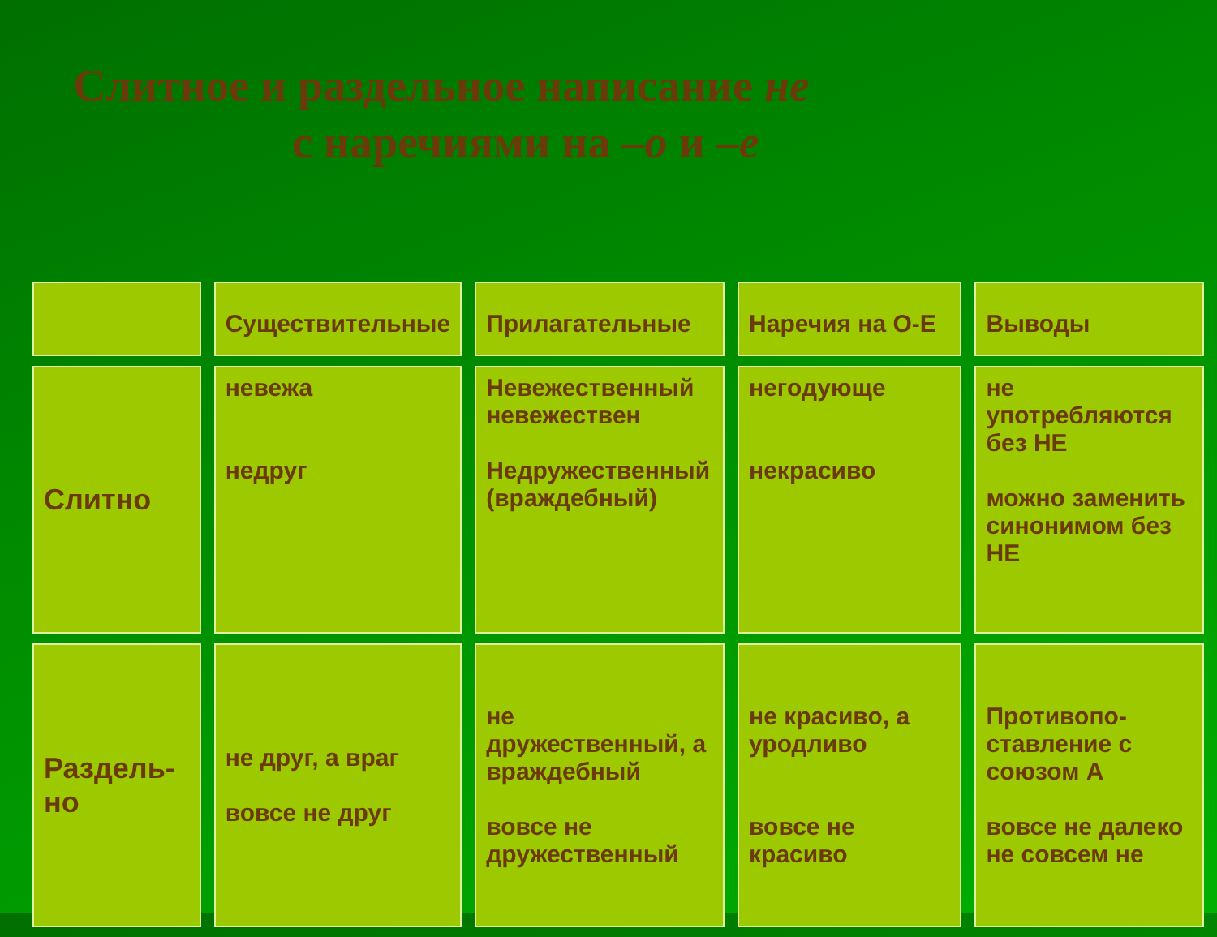Слитное и раздельное написание не
с наречиями на –о и –е
| | Существительные | Прилагательные | Наречия на О-Е | Выводы |
| Слитно | невежа недруг | Невежественный невежествен Недружественный (враждебный) | негодующе некрасиво | не употребляются без НЕ можно заменить синонимом без НЕ |
| Раздель-но | не друг, а враг вовсе не друг | не дружественный, а враждебный вовсе не дружественный | не красиво, а уродливо вовсе не красиво | Противопо-ставление с союзом А вовсе не далеко не совсем не |